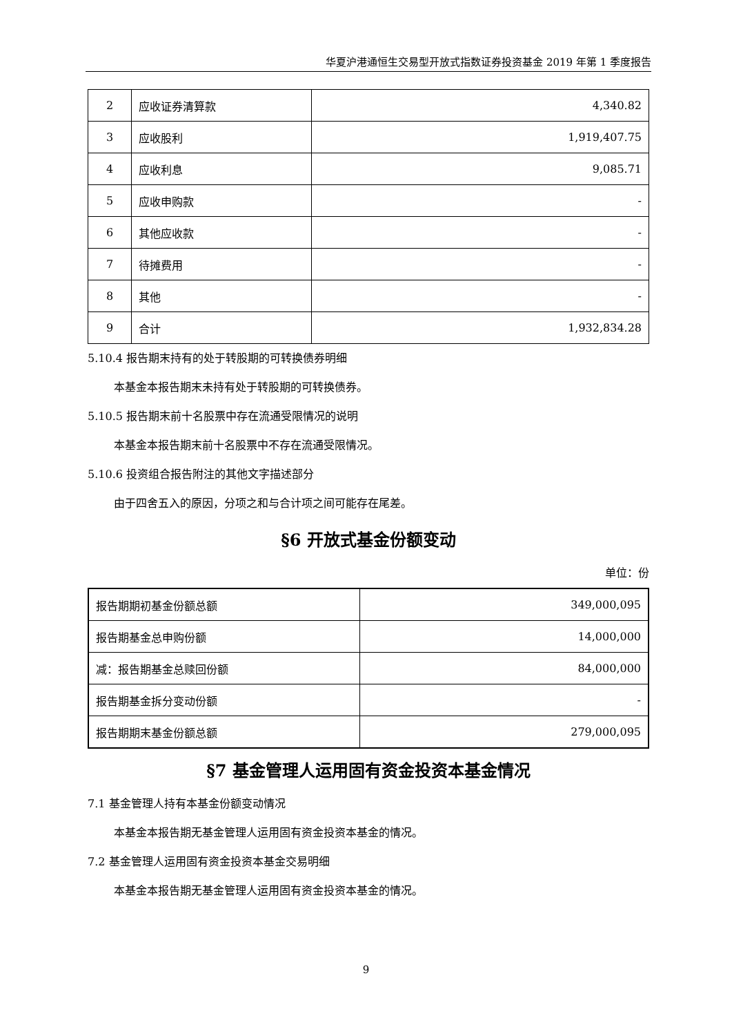华夏沪港通恒生交易型开放式指数证券投资基金 2019 年第 1 季度报告
| 2 | 应收证券清算款 | 4,340.82 |
| 3 | 应收股利 | 1,919,407.75 |
| 4 | 应收利息 | 9,085.71 |
| 5 | 应收申购款 | - |
| 6 | 其他应收款 | - |
| 7 | 待摊费用 | - |
| 8 | 其他 | - |
| 9 | 合计 | 1,932,834.28 |
5.10.4 报告期末持有的处于转股期的可转换债券明细
本基金本报告期末未持有处于转股期的可转换债券。
5.10.5 报告期末前十名股票中存在流通受限情况的说明
本基金本报告期末前十名股票中不存在流通受限情况。
5.10.6 投资组合报告附注的其他文字描述部分
由于四舍五入的原因，分项之和与合计项之间可能存在尾差。
§6 开放式基金份额变动
单位：份
| 报告期期初基金份额总额 | 349,000,095 |
| 报告期基金总申购份额 | 14,000,000 |
| 减：报告期基金总赎回份额 | 84,000,000 |
| 报告期基金拆分变动份额 | - |
| 报告期期末基金份额总额 | 279,000,095 |
§7 基金管理人运用固有资金投资本基金情况
7.1 基金管理人持有本基金份额变动情况
本基金本报告期无基金管理人运用固有资金投资本基金的情况。
7.2 基金管理人运用固有资金投资本基金交易明细
本基金本报告期无基金管理人运用固有资金投资本基金的情况。
9